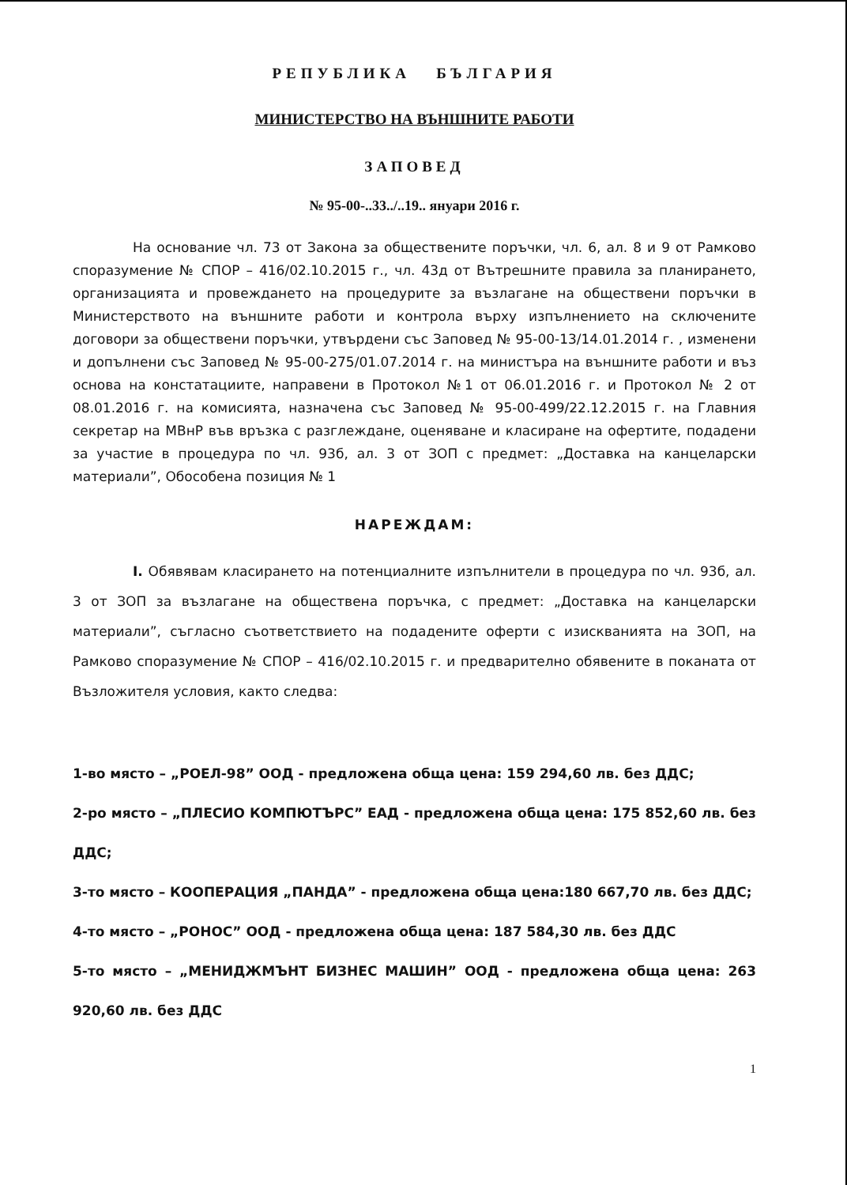РЕПУБЛИКА БЪЛГАРИЯ
МИНИСТЕРСТВО НА ВЪНШНИТЕ РАБОТИ
ЗАПОВЕД
№ 95-00-..33../..19.. януари 2016 г.
На основание чл. 73 от Закона за обществените поръчки, чл. 6, ал. 8 и 9 от Рамково споразумение № СПОР – 416/02.10.2015 г., чл. 43д от Вътрешните правила за планирането, организацията и провеждането на процедурите за възлагане на обществени поръчки в Министерството на външните работи и контрола върху изпълнението на сключените договори за обществени поръчки, утвърдени със Заповед № 95-00-13/14.01.2014 г. , изменени и допълнени със Заповед № 95-00-275/01.07.2014 г. на министъра на външните работи и въз основа на констатациите, направени в Протокол №1 от 06.01.2016 г. и Протокол № 2 от 08.01.2016 г. на комисията, назначена със Заповед № 95-00-499/22.12.2015 г. на Главния секретар на МВнР във връзка с разглеждане, оценяване и класиране на офертите, подадени за участие в процедура по чл. 93б, ал. 3 от ЗОП с предмет: „Доставка на канцеларски материали”, Обособена позиция № 1
НАРЕЖДАМ:
I. Обявявам класирането на потенциалните изпълнители в процедура по чл. 93б, ал. 3 от ЗОП за възлагане на обществена поръчка, с предмет: „Доставка на канцеларски материали”, съгласно съответствието на подадените оферти с изискванията на ЗОП, на Рамково споразумение № СПОР – 416/02.10.2015 г. и предварително обявените в поканата от Възложителя условия, както следва:
1-во място – „РОЕЛ-98” ООД - предложена обща цена: 159 294,60 лв. без ДДС;
2-ро място – „ПЛЕСИО КОМПЮТЪРС” ЕАД - предложена обща цена: 175 852,60 лв. без ДДС;
3-то място – КООПЕРАЦИЯ „ПАНДА” - предложена обща цена:180 667,70 лв. без ДДС;
4-то място – „РОНОС” ООД - предложена обща цена: 187 584,30 лв. без ДДС
5-то място – „МЕНИДЖМЪНТ БИЗНЕС МАШИН” ООД - предложена обща цена: 263 920,60 лв. без ДДС
1